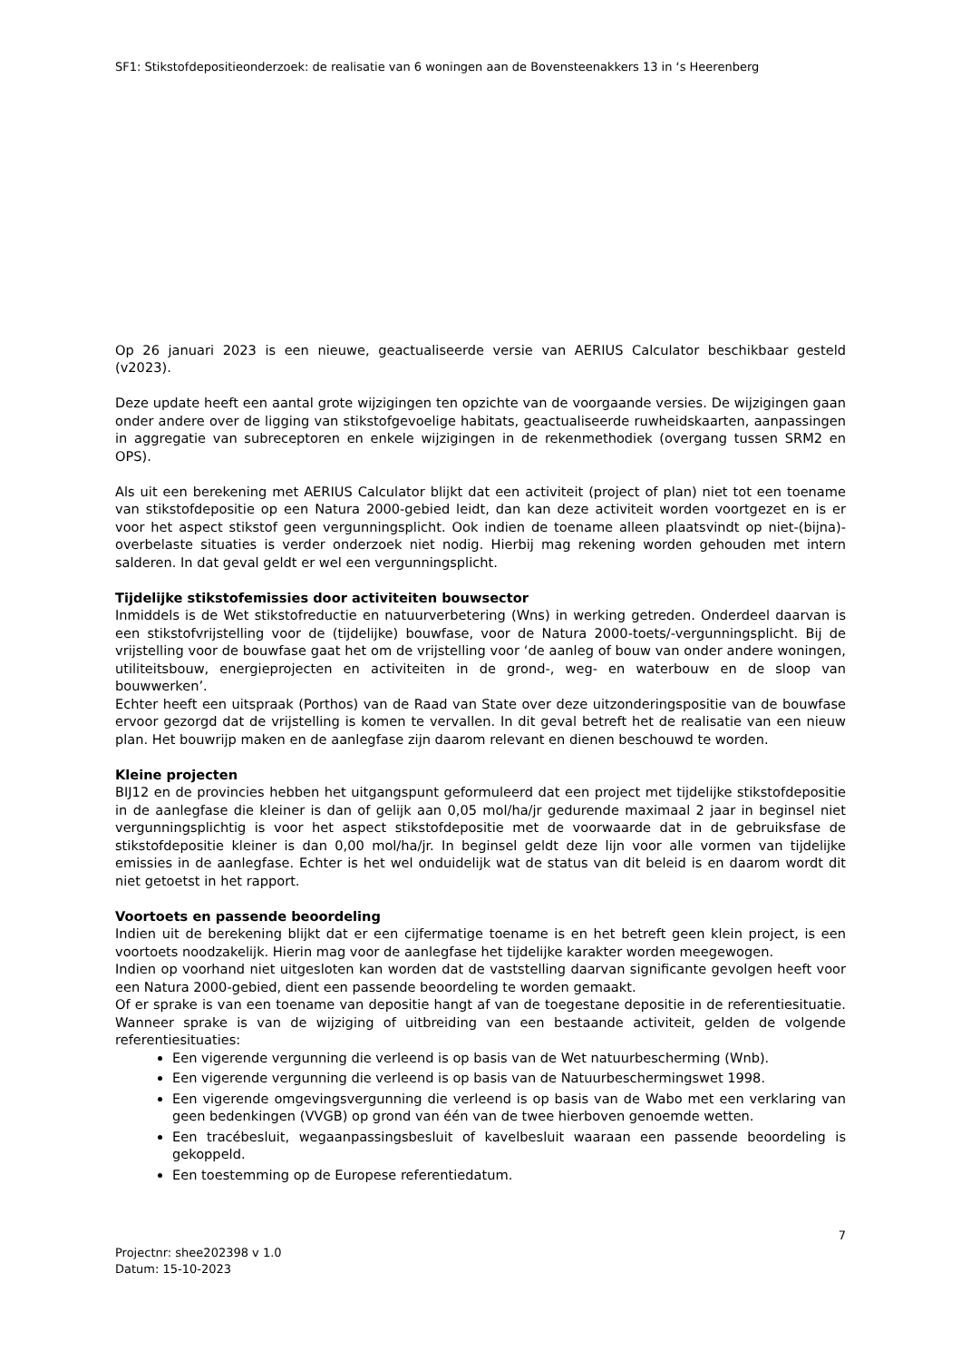SF1: Stikstofdepositieonderzoek: de realisatie van 6 woningen aan de Bovensteenakkers 13 in ‘s Heerenberg
Op 26 januari 2023 is een nieuwe, geactualiseerde versie van AERIUS Calculator beschikbaar gesteld (v2023).
Deze update heeft een aantal grote wijzigingen ten opzichte van de voorgaande versies. De wijzigingen gaan onder andere over de ligging van stikstofgevoelige habitats, geactualiseerde ruwheidskaarten, aanpassingen in aggregatie van subreceptoren en enkele wijzigingen in de rekenmethodiek (overgang tussen SRM2 en OPS).
Als uit een berekening met AERIUS Calculator blijkt dat een activiteit (project of plan) niet tot een toename van stikstofdepositie op een Natura 2000-gebied leidt, dan kan deze activiteit worden voortgezet en is er voor het aspect stikstof geen vergunningsplicht. Ook indien de toename alleen plaatsvindt op niet-(bijna)-overbelaste situaties is verder onderzoek niet nodig. Hierbij mag rekening worden gehouden met intern salderen. In dat geval geldt er wel een vergunningsplicht.
Tijdelijke stikstofemissies door activiteiten bouwsector
Inmiddels is de Wet stikstofreductie en natuurverbetering (Wns) in werking getreden. Onderdeel daarvan is een stikstofvrijstelling voor de (tijdelijke) bouwfase, voor de Natura 2000-toets/-vergunningsplicht. Bij de vrijstelling voor de bouwfase gaat het om de vrijstelling voor ‘de aanleg of bouw van onder andere woningen, utiliteitsbouw, energieprojecten en activiteiten in de grond-, weg- en waterbouw en de sloop van bouwwerken’.
Echter heeft een uitspraak (Porthos) van de Raad van State over deze uitzonderingspositie van de bouwfase ervoor gezorgd dat de vrijstelling is komen te vervallen. In dit geval betreft het de realisatie van een nieuw plan. Het bouwrijp maken en de aanlegfase zijn daarom relevant en dienen beschouwd te worden.
Kleine projecten
BIJ12 en de provincies hebben het uitgangspunt geformuleerd dat een project met tijdelijke stikstofdepositie in de aanlegfase die kleiner is dan of gelijk aan 0,05 mol/ha/jr gedurende maximaal 2 jaar in beginsel niet vergunningsplichtig is voor het aspect stikstofdepositie met de voorwaarde dat in de gebruiksfase de stikstofdepositie kleiner is dan 0,00 mol/ha/jr. In beginsel geldt deze lijn voor alle vormen van tijdelijke emissies in de aanlegfase. Echter is het wel onduidelijk wat de status van dit beleid is en daarom wordt dit niet getoetst in het rapport.
Voortoets en passende beoordeling
Indien uit de berekening blijkt dat er een cijfermatige toename is en het betreft geen klein project, is een voortoets noodzakelijk. Hierin mag voor de aanlegfase het tijdelijke karakter worden meegewogen.
Indien op voorhand niet uitgesloten kan worden dat de vaststelling daarvan significante gevolgen heeft voor een Natura 2000-gebied, dient een passende beoordeling te worden gemaakt.
Of er sprake is van een toename van depositie hangt af van de toegestane depositie in de referentiesituatie. Wanneer sprake is van de wijziging of uitbreiding van een bestaande activiteit, gelden de volgende referentiesituaties:
Een vigerende vergunning die verleend is op basis van de Wet natuurbescherming (Wnb).
Een vigerende vergunning die verleend is op basis van de Natuurbeschermingswet 1998.
Een vigerende omgevingsvergunning die verleend is op basis van de Wabo met een verklaring van geen bedenkingen (VVGB) op grond van één van de twee hierboven genoemde wetten.
Een tracébesluit, wegaanpassingsbesluit of kavelbesluit waaraan een passende beoordeling is gekoppeld.
Een toestemming op de Europese referentiedatum.
7
Projectnr: shee202398 v 1.0
Datum: 15-10-2023